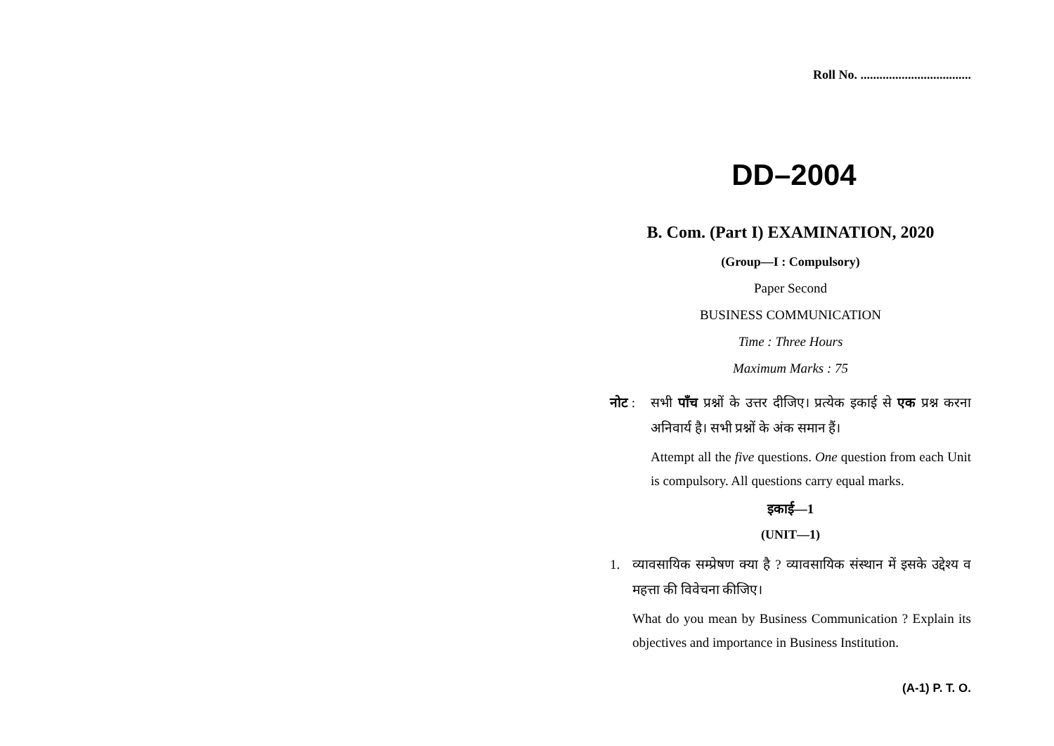Roll No. ...................................
DD–2004
B. Com. (Part I) EXAMINATION, 2020
(Group—I : Compulsory)
Paper Second
BUSINESS COMMUNICATION
Time : Three Hours
Maximum Marks : 75
नोट : सभी पाँच प्रश्नों के उत्तर दीजिए। प्रत्येक इकाई से एक प्रश्न करना अनिवार्य है। सभी प्रश्नों के अंक समान हैं।
Attempt all the five questions. One question from each Unit is compulsory. All questions carry equal marks.
इकाई—1
(UNIT—1)
1. व्यावसायिक सम्प्रेषण क्या है ? व्यावसायिक संस्थान में इसके उद्देश्य व महत्ता की विवेचना कीजिए।
What do you mean by Business Communication ? Explain its objectives and importance in Business Institution.
(A-1) P. T. O.